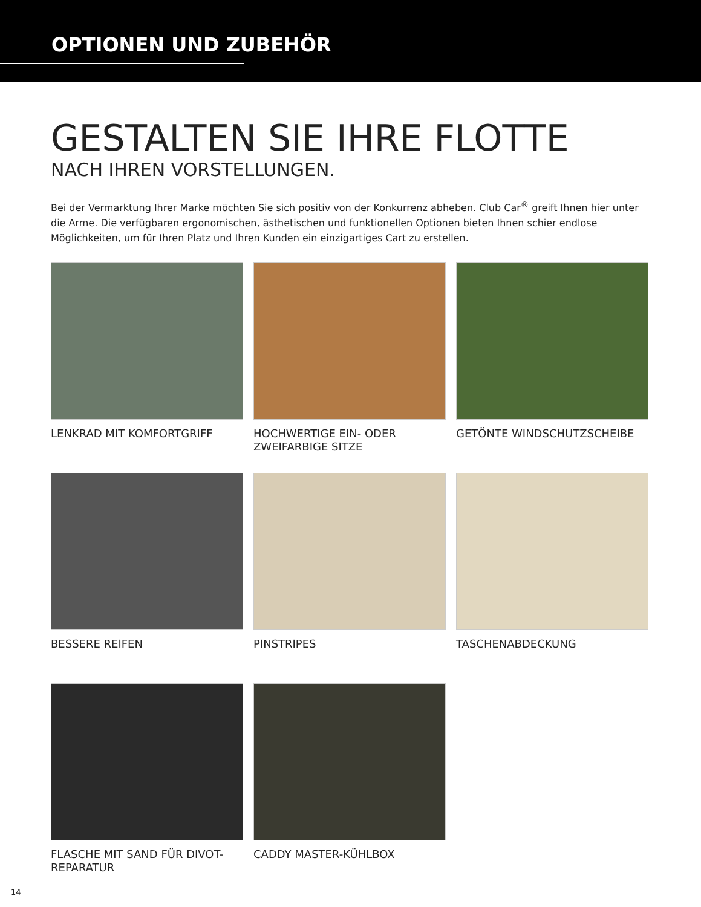OPTIONEN UND ZUBEHÖR
GESTALTEN SIE IHRE FLOTTE
NACH IHREN VORSTELLUNGEN.
Bei der Vermarktung Ihrer Marke möchten Sie sich positiv von der Konkurrenz abheben. Club Car<sup>®</sup> greift Ihnen hier unter die Arme. Die verfügbaren ergonomischen, ästhetischen und funktionellen Optionen bieten Ihnen schier endlose Möglichkeiten, um für Ihren Platz und Ihren Kunden ein einzigartiges Cart zu erstellen.
LENKRAD MIT KOMFORTGRIFF
HOCHWERTIGE EIN- ODER ZWEIFARBIGE SITZE
GETÖNTE WINDSCHUTZSCHEIBE
BESSERE REIFEN
PINSTRIPES
TASCHENABDECKUNG
FLASCHE MIT SAND FÜR DIVOT-REPARATUR
CADDY MASTER-KÜHLBOX
14